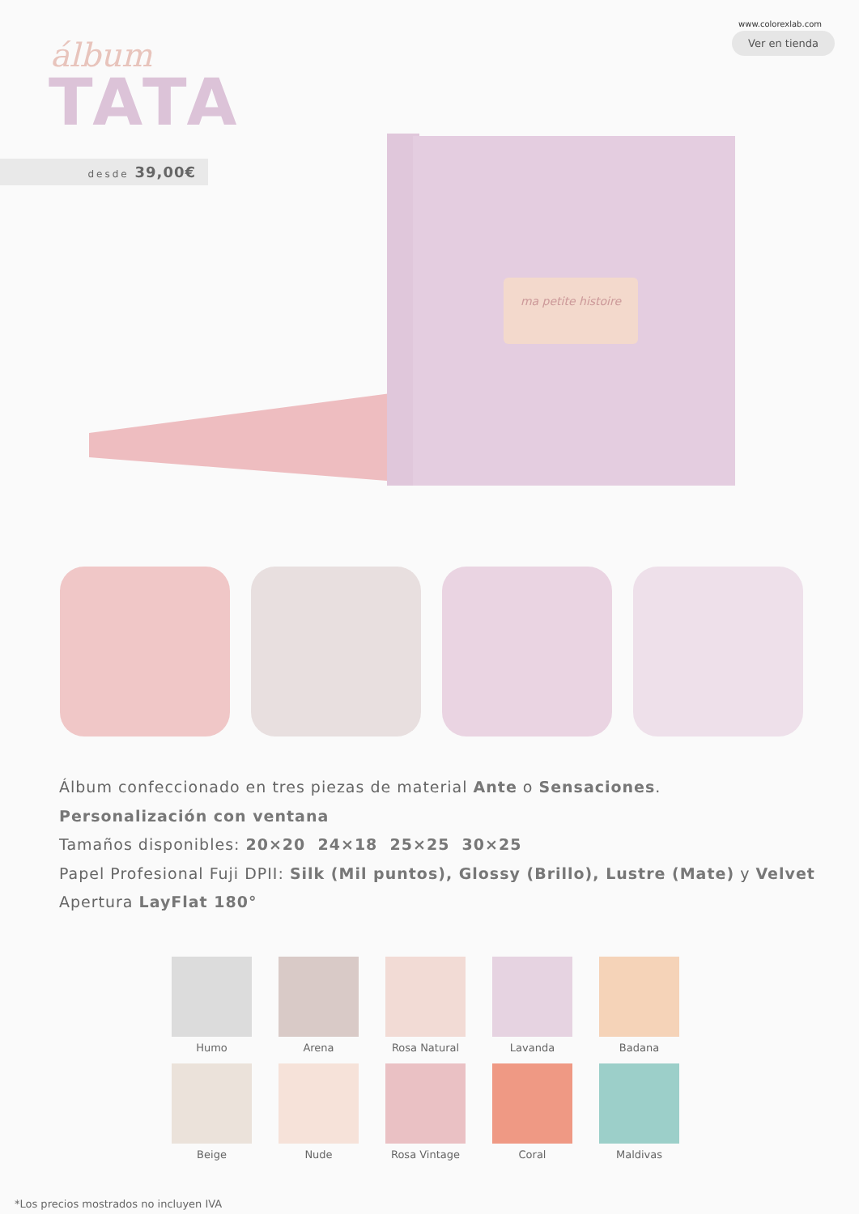www.colorexlab.com
Ver en tienda álbum
TATA
desde 39,00€
ma petite histoire
Álbum confeccionado en tres piezas de material Ante o Sensaciones.
Personalización con ventana
Tamaños disponibles: 20×20 24×18 25×25 30×25
Papel Profesional Fuji DPII: Silk (Mil puntos), Glossy (Brillo), Lustre (Mate) y Velvet
Apertura LayFlat 180°
Humo
Arena
Rosa Natural
Lavanda
Badana
Beige
Nude
Rosa Vintage
Coral
Maldivas
*Los precios mostrados no incluyen IVA